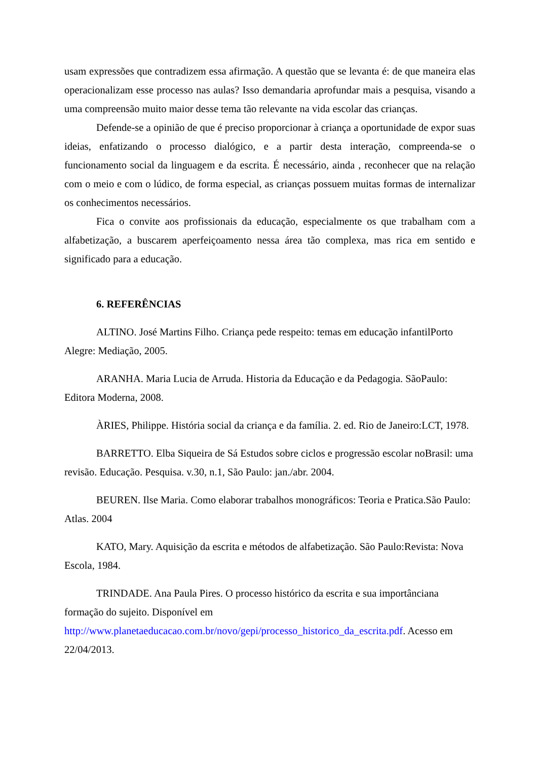usam expressões que contradizem essa afirmação. A questão que se levanta é: de que maneira elas operacionalizam esse processo nas aulas? Isso demandaria aprofundar mais a pesquisa, visando a uma compreensão muito maior desse tema tão relevante na vida escolar das crianças.
Defende-se a opinião de que é preciso proporcionar à criança a oportunidade de expor suas ideias, enfatizando o processo dialógico, e a partir desta interação, compreenda-se o funcionamento social da linguagem e da escrita. É necessário, ainda , reconhecer que na relação com o meio e com o lúdico, de forma especial, as crianças possuem muitas formas de internalizar os conhecimentos necessários.
Fica o convite aos profissionais da educação, especialmente os que trabalham com a alfabetização, a buscarem aperfeiçoamento nessa área tão complexa, mas rica em sentido e significado para a educação.
6. REFERÊNCIAS
ALTINO. José Martins Filho. Criança pede respeito: temas em educação infantilPorto Alegre: Mediação, 2005.
ARANHA. Maria Lucia de Arruda. Historia da Educação e da Pedagogia. SãoPaulo: Editora Moderna, 2008.
ÀRIES, Philippe. História social da criança e da família. 2. ed. Rio de Janeiro:LCT, 1978.
BARRETTO. Elba Siqueira de Sá Estudos sobre ciclos e progressão escolar noBrasil: uma revisão. Educação. Pesquisa. v.30, n.1, São Paulo: jan./abr. 2004.
BEUREN. Ilse Maria. Como elaborar trabalhos monográficos: Teoria e Pratica.São Paulo: Atlas. 2004
KATO, Mary. Aquisição da escrita e métodos de alfabetização. São Paulo:Revista: Nova Escola, 1984.
TRINDADE. Ana Paula Pires. O processo histórico da escrita e sua importânciana formação do sujeito. Disponível em http://www.planetaeducacao.com.br/novo/gepi/processo_historico_da_escrita.pdf. Acesso em 22/04/2013.